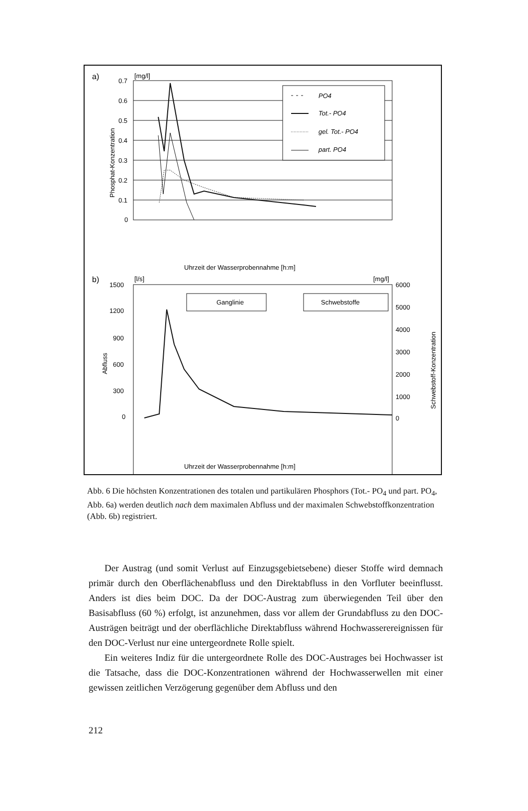a)
[mg/l]
0.7
0.6
0.5
0.4
0.3
0.2
0.1
0
Phosphat-Konzentration
PO4
Tot.- PO4
gel. Tot.- PO4
part. PO4
Uhrzeit der Wasserprobennahme [h:m]
b)
[l/s]
[mg/l]
1500
1200
900
600
300
0
6000
5000
4000
3000
2000
1000
0
Abfluss
Schwebstoff-Konzentration
Ganglinie
Schwebstoffe
Uhrzeit der Wasserprobennahme [h:m]
Abb. 6 Die höchsten Konzentrationen des totalen und partikulären Phosphors (Tot.- PO<sub>4</sub> und part. PO<sub>4</sub>, Abb. 6a) werden deutlich nach dem maximalen Abfluss und der maximalen Schwebstoffkonzentration (Abb. 6b) registriert.
Der Austrag (und somit Verlust auf Einzugsgebietsebene) dieser Stoffe wird demnach primär durch den Oberflächenabfluss und den Direktabfluss in den Vorfluter beeinflusst. Anders ist dies beim DOC. Da der DOC-Austrag zum überwiegenden Teil über den Basisabfluss (60 %) erfolgt, ist anzunehmen, dass vor allem der Grundabfluss zu den DOC-Austrägen beiträgt und der oberflächliche Direktabfluss während Hochwasserereignissen für den DOC-Verlust nur eine untergeordnete Rolle spielt.
Ein weiteres Indiz für die untergeordnete Rolle des DOC-Austrages bei Hochwasser ist die Tatsache, dass die DOC-Konzentrationen während der Hochwasserwellen mit einer gewissen zeitlichen Verzögerung gegenüber dem Abfluss und den
212